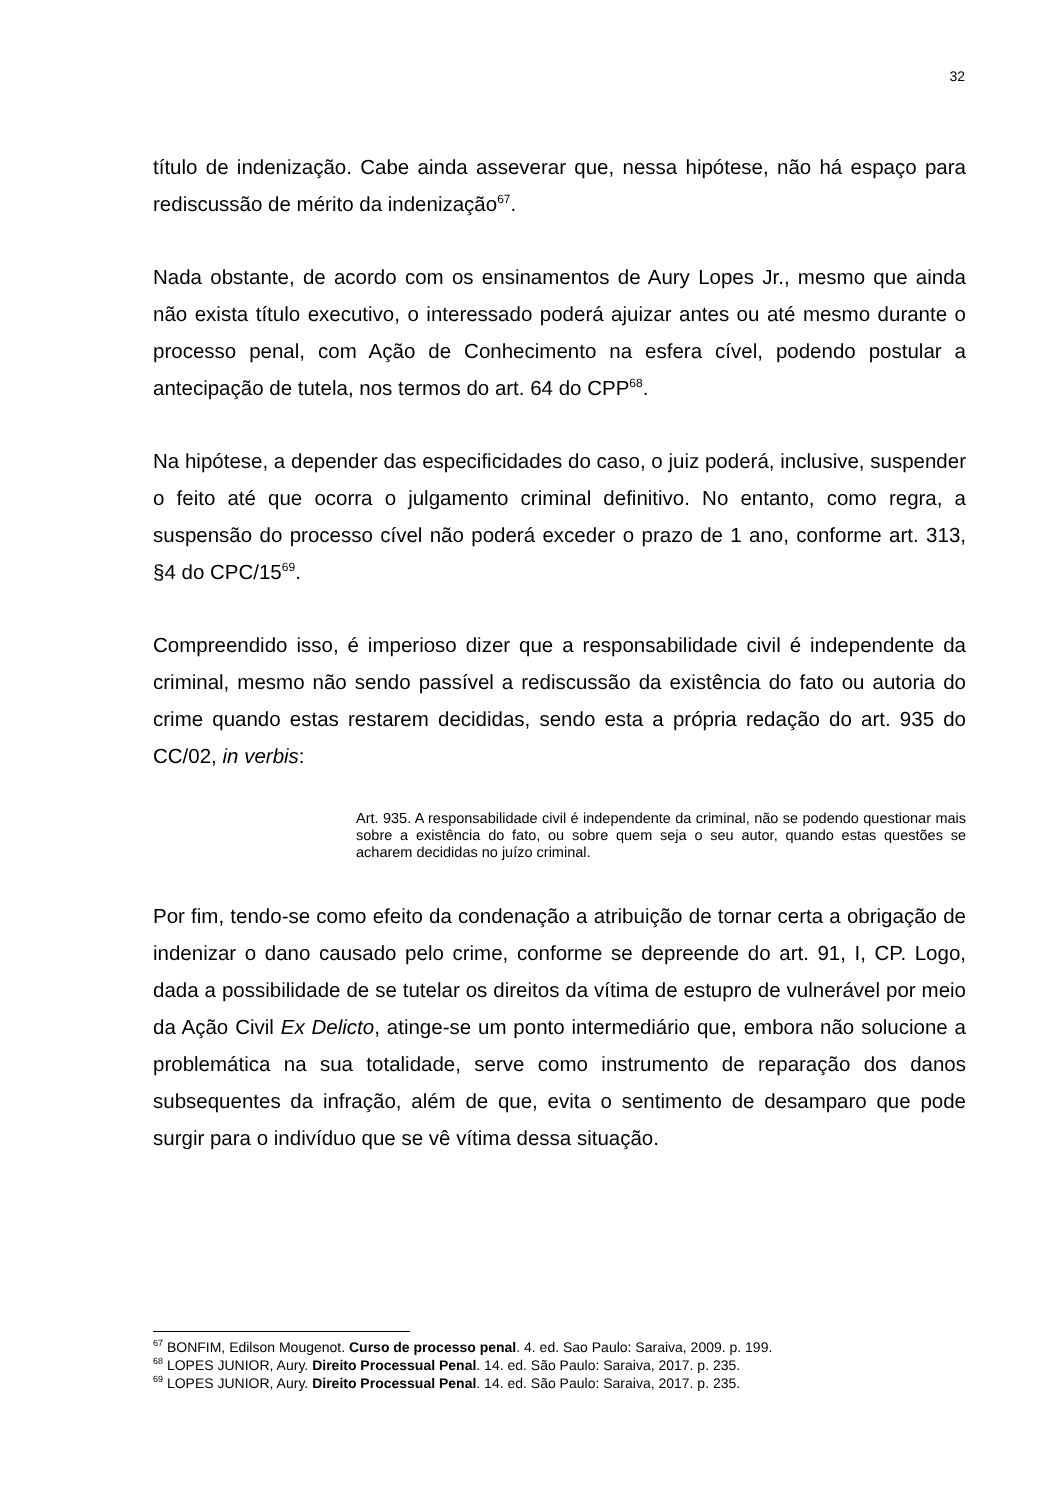32
título de indenização. Cabe ainda asseverar que, nessa hipótese, não há espaço para rediscussão de mérito da indenização<sup>67</sup>.
Nada obstante, de acordo com os ensinamentos de Aury Lopes Jr., mesmo que ainda não exista título executivo, o interessado poderá ajuizar antes ou até mesmo durante o processo penal, com Ação de Conhecimento na esfera cível, podendo postular a antecipação de tutela, nos termos do art. 64 do CPP<sup>68</sup>.
Na hipótese, a depender das especificidades do caso, o juiz poderá, inclusive, suspender o feito até que ocorra o julgamento criminal definitivo. No entanto, como regra, a suspensão do processo cível não poderá exceder o prazo de 1 ano, conforme art. 313, §4 do CPC/15<sup>69</sup>.
Compreendido isso, é imperioso dizer que a responsabilidade civil é independente da criminal, mesmo não sendo passível a rediscussão da existência do fato ou autoria do crime quando estas restarem decididas, sendo esta a própria redação do art. 935 do CC/02, in verbis:
Art. 935. A responsabilidade civil é independente da criminal, não se podendo questionar mais sobre a existência do fato, ou sobre quem seja o seu autor, quando estas questões se acharem decididas no juízo criminal.
Por fim, tendo-se como efeito da condenação a atribuição de tornar certa a obrigação de indenizar o dano causado pelo crime, conforme se depreende do art. 91, I, CP. Logo, dada a possibilidade de se tutelar os direitos da vítima de estupro de vulnerável por meio da Ação Civil Ex Delicto, atinge-se um ponto intermediário que, embora não solucione a problemática na sua totalidade, serve como instrumento de reparação dos danos subsequentes da infração, além de que, evita o sentimento de desamparo que pode surgir para o indivíduo que se vê vítima dessa situação.
<sup>67</sup> BONFIM, Edilson Mougenot. Curso de processo penal. 4. ed. Sao Paulo: Saraiva, 2009. p. 199.
<sup>68</sup> LOPES JUNIOR, Aury. Direito Processual Penal. 14. ed. São Paulo: Saraiva, 2017. p. 235.
<sup>69</sup> LOPES JUNIOR, Aury. Direito Processual Penal. 14. ed. São Paulo: Saraiva, 2017. p. 235.